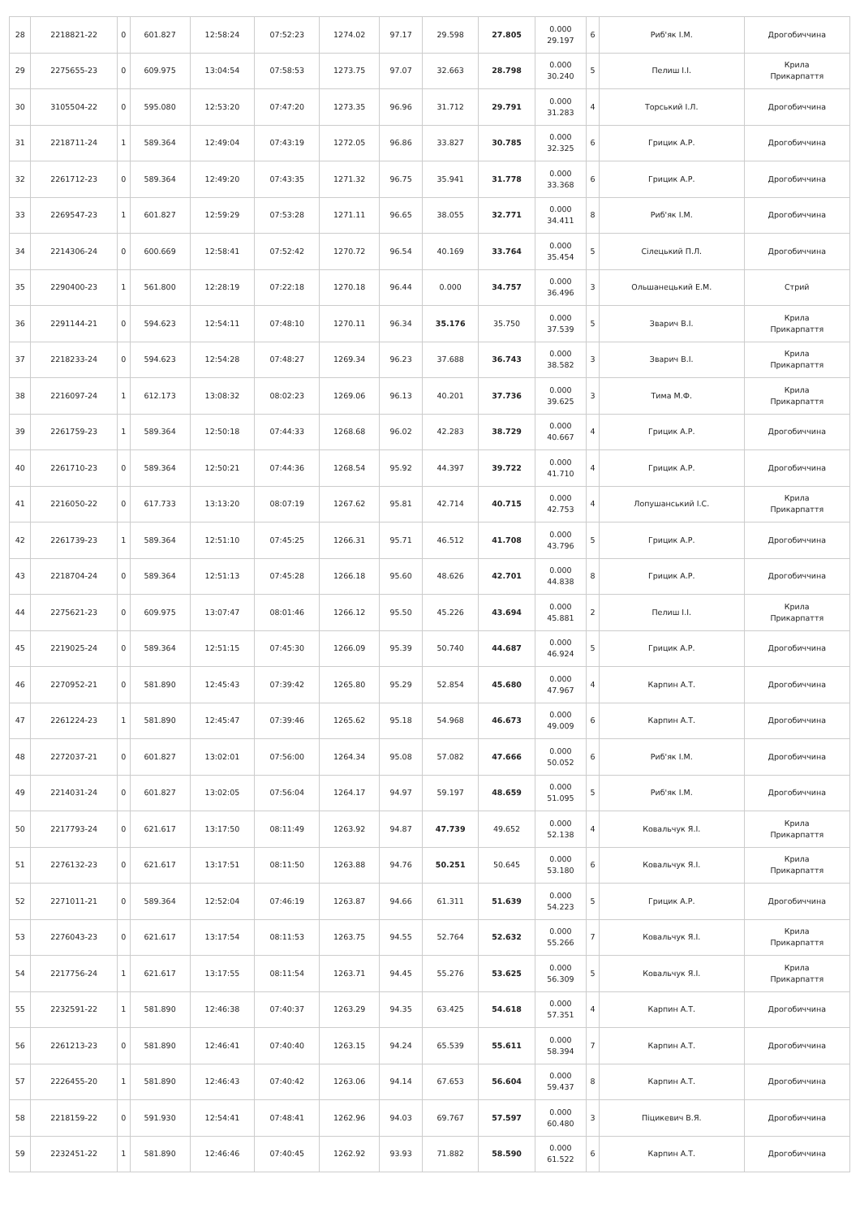| 28 | 2218821-22 | 0 | 601.827 | 12:58:24 | 07:52:23 | 1274.02 | 97.17 | 29.598 | 27.805 | 0.000 29.197 | 6 | Риб'як І.М. | Дрогобиччина |
| 29 | 2275655-23 | 0 | 609.975 | 13:04:54 | 07:58:53 | 1273.75 | 97.07 | 32.663 | 28.798 | 0.000 30.240 | 5 | Пелиш І.І. | Крила Прикарпаття |
| 30 | 3105504-22 | 0 | 595.080 | 12:53:20 | 07:47:20 | 1273.35 | 96.96 | 31.712 | 29.791 | 0.000 31.283 | 4 | Торський І.Л. | Дрогобиччина |
| 31 | 2218711-24 | 1 | 589.364 | 12:49:04 | 07:43:19 | 1272.05 | 96.86 | 33.827 | 30.785 | 0.000 32.325 | 6 | Грицик А.Р. | Дрогобиччина |
| 32 | 2261712-23 | 0 | 589.364 | 12:49:20 | 07:43:35 | 1271.32 | 96.75 | 35.941 | 31.778 | 0.000 33.368 | 6 | Грицик А.Р. | Дрогобиччина |
| 33 | 2269547-23 | 1 | 601.827 | 12:59:29 | 07:53:28 | 1271.11 | 96.65 | 38.055 | 32.771 | 0.000 34.411 | 8 | Риб'як І.М. | Дрогобиччина |
| 34 | 2214306-24 | 0 | 600.669 | 12:58:41 | 07:52:42 | 1270.72 | 96.54 | 40.169 | 33.764 | 0.000 35.454 | 5 | Сілецький П.Л. | Дрогобиччина |
| 35 | 2290400-23 | 1 | 561.800 | 12:28:19 | 07:22:18 | 1270.18 | 96.44 | 0.000 | 34.757 | 0.000 36.496 | 3 | Ольшанецький Е.М. | Стрий |
| 36 | 2291144-21 | 0 | 594.623 | 12:54:11 | 07:48:10 | 1270.11 | 96.34 | 35.176 | 35.750 | 0.000 37.539 | 5 | Зварич В.І. | Крила Прикарпаття |
| 37 | 2218233-24 | 0 | 594.623 | 12:54:28 | 07:48:27 | 1269.34 | 96.23 | 37.688 | 36.743 | 0.000 38.582 | 3 | Зварич В.І. | Крила Прикарпаття |
| 38 | 2216097-24 | 1 | 612.173 | 13:08:32 | 08:02:23 | 1269.06 | 96.13 | 40.201 | 37.736 | 0.000 39.625 | 3 | Тима М.Ф. | Крила Прикарпаття |
| 39 | 2261759-23 | 1 | 589.364 | 12:50:18 | 07:44:33 | 1268.68 | 96.02 | 42.283 | 38.729 | 0.000 40.667 | 4 | Грицик А.Р. | Дрогобиччина |
| 40 | 2261710-23 | 0 | 589.364 | 12:50:21 | 07:44:36 | 1268.54 | 95.92 | 44.397 | 39.722 | 0.000 41.710 | 4 | Грицик А.Р. | Дрогобиччина |
| 41 | 2216050-22 | 0 | 617.733 | 13:13:20 | 08:07:19 | 1267.62 | 95.81 | 42.714 | 40.715 | 0.000 42.753 | 4 | Лопушанський І.С. | Крила Прикарпаття |
| 42 | 2261739-23 | 1 | 589.364 | 12:51:10 | 07:45:25 | 1266.31 | 95.71 | 46.512 | 41.708 | 0.000 43.796 | 5 | Грицик А.Р. | Дрогобиччина |
| 43 | 2218704-24 | 0 | 589.364 | 12:51:13 | 07:45:28 | 1266.18 | 95.60 | 48.626 | 42.701 | 0.000 44.838 | 8 | Грицик А.Р. | Дрогобиччина |
| 44 | 2275621-23 | 0 | 609.975 | 13:07:47 | 08:01:46 | 1266.12 | 95.50 | 45.226 | 43.694 | 0.000 45.881 | 2 | Пелиш І.І. | Крила Прикарпаття |
| 45 | 2219025-24 | 0 | 589.364 | 12:51:15 | 07:45:30 | 1266.09 | 95.39 | 50.740 | 44.687 | 0.000 46.924 | 5 | Грицик А.Р. | Дрогобиччина |
| 46 | 2270952-21 | 0 | 581.890 | 12:45:43 | 07:39:42 | 1265.80 | 95.29 | 52.854 | 45.680 | 0.000 47.967 | 4 | Карпин А.Т. | Дрогобиччина |
| 47 | 2261224-23 | 1 | 581.890 | 12:45:47 | 07:39:46 | 1265.62 | 95.18 | 54.968 | 46.673 | 0.000 49.009 | 6 | Карпин А.Т. | Дрогобиччина |
| 48 | 2272037-21 | 0 | 601.827 | 13:02:01 | 07:56:00 | 1264.34 | 95.08 | 57.082 | 47.666 | 0.000 50.052 | 6 | Риб'як І.М. | Дрогобиччина |
| 49 | 2214031-24 | 0 | 601.827 | 13:02:05 | 07:56:04 | 1264.17 | 94.97 | 59.197 | 48.659 | 0.000 51.095 | 5 | Риб'як І.М. | Дрогобиччина |
| 50 | 2217793-24 | 0 | 621.617 | 13:17:50 | 08:11:49 | 1263.92 | 94.87 | 47.739 | 49.652 | 0.000 52.138 | 4 | Ковальчук Я.І. | Крила Прикарпаття |
| 51 | 2276132-23 | 0 | 621.617 | 13:17:51 | 08:11:50 | 1263.88 | 94.76 | 50.251 | 50.645 | 0.000 53.180 | 6 | Ковальчук Я.І. | Крила Прикарпаття |
| 52 | 2271011-21 | 0 | 589.364 | 12:52:04 | 07:46:19 | 1263.87 | 94.66 | 61.311 | 51.639 | 0.000 54.223 | 5 | Грицик А.Р. | Дрогобиччина |
| 53 | 2276043-23 | 0 | 621.617 | 13:17:54 | 08:11:53 | 1263.75 | 94.55 | 52.764 | 52.632 | 0.000 55.266 | 7 | Ковальчук Я.І. | Крила Прикарпаття |
| 54 | 2217756-24 | 1 | 621.617 | 13:17:55 | 08:11:54 | 1263.71 | 94.45 | 55.276 | 53.625 | 0.000 56.309 | 5 | Ковальчук Я.І. | Крила Прикарпаття |
| 55 | 2232591-22 | 1 | 581.890 | 12:46:38 | 07:40:37 | 1263.29 | 94.35 | 63.425 | 54.618 | 0.000 57.351 | 4 | Карпин А.Т. | Дрогобиччина |
| 56 | 2261213-23 | 0 | 581.890 | 12:46:41 | 07:40:40 | 1263.15 | 94.24 | 65.539 | 55.611 | 0.000 58.394 | 7 | Карпин А.Т. | Дрогобиччина |
| 57 | 2226455-20 | 1 | 581.890 | 12:46:43 | 07:40:42 | 1263.06 | 94.14 | 67.653 | 56.604 | 0.000 59.437 | 8 | Карпин А.Т. | Дрогобиччина |
| 58 | 2218159-22 | 0 | 591.930 | 12:54:41 | 07:48:41 | 1262.96 | 94.03 | 69.767 | 57.597 | 0.000 60.480 | 3 | Піцикевич В.Я. | Дрогобиччина |
| 59 | 2232451-22 | 1 | 581.890 | 12:46:46 | 07:40:45 | 1262.92 | 93.93 | 71.882 | 58.590 | 0.000 61.522 | 6 | Карпин А.Т. | Дрогобиччина |